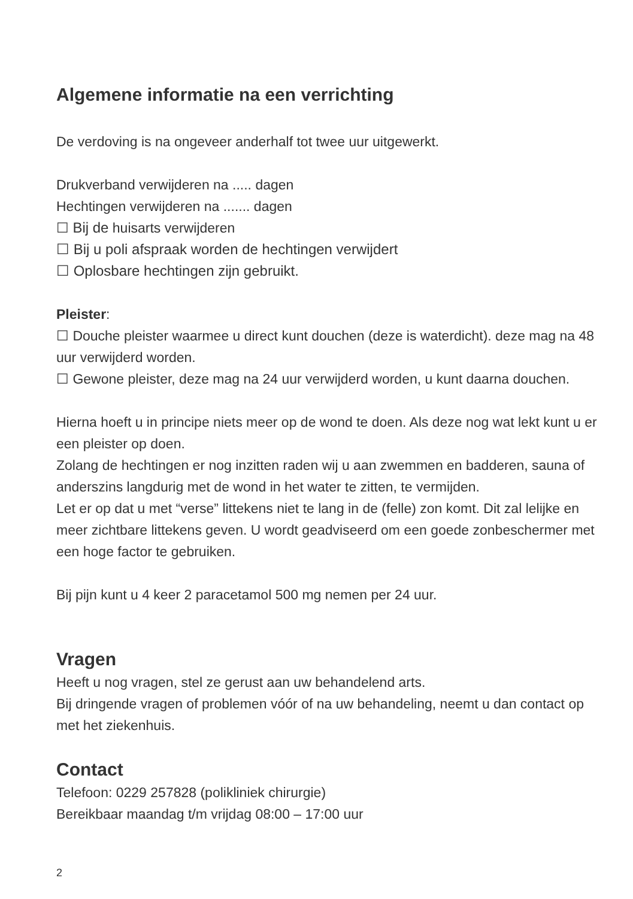Algemene informatie na een verrichting
De verdoving is na ongeveer anderhalf tot twee uur uitgewerkt.
Drukverband verwijderen na ..... dagen
Hechtingen verwijderen na ....... dagen
☐ Bij de huisarts verwijderen
☐ Bij u poli afspraak worden de hechtingen verwijdert
☐ Oplosbare hechtingen zijn gebruikt.
Pleister:
☐ Douche pleister waarmee u direct kunt douchen (deze is waterdicht). deze mag na 48 uur verwijderd worden.
☐ Gewone pleister, deze mag na 24 uur verwijderd worden, u kunt daarna douchen.
Hierna hoeft u in principe niets meer op de wond te doen. Als deze nog wat lekt kunt u er een pleister op doen.
Zolang de hechtingen er nog inzitten raden wij u aan zwemmen en badderen, sauna of anderszins langdurig met de wond in het water te zitten, te vermijden.
Let er op dat u met “verse” littekens niet te lang in de (felle) zon komt. Dit zal lelijke en meer zichtbare littekens geven. U wordt geadviseerd om een goede zonbeschermer met een hoge factor te gebruiken.
Bij pijn kunt u 4 keer 2 paracetamol 500 mg nemen per 24 uur.
Vragen
Heeft u nog vragen, stel ze gerust aan uw behandelend arts.
Bij dringende vragen of problemen vóór of na uw behandeling, neemt u dan contact op met het ziekenhuis.
Contact
Telefoon: 0229 257828 (polikliniek chirurgie)
Bereikbaar maandag t/m vrijdag 08:00 – 17:00 uur
2